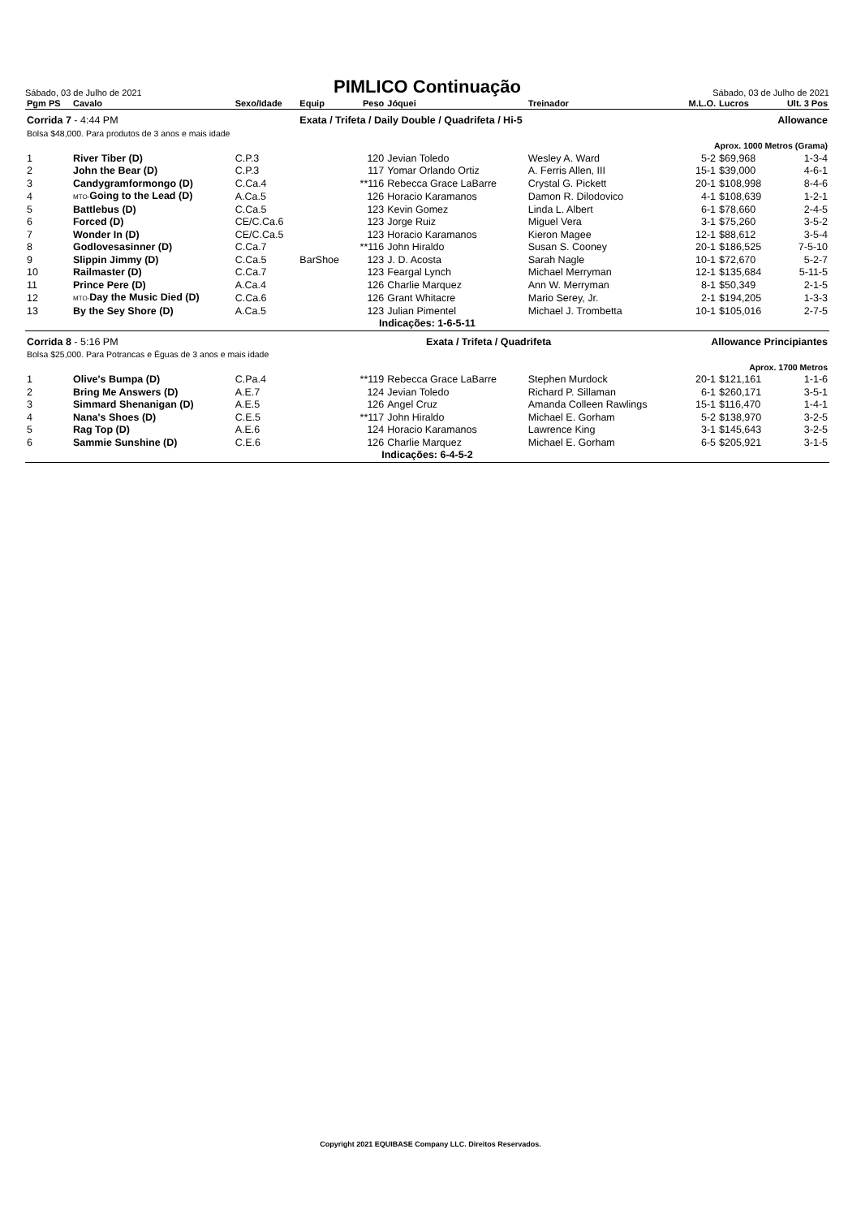Sábado, 03 de Julho de 2021
PIMLICO Continuação
Sábado, 03 de Julho de 2021
| Pgm PS | Cavalo | Sexo/Idade | Equip | Peso | Jóquei | Treinador | M.L.O. | Lucros | Ult. 3 Pos |
| --- | --- | --- | --- | --- | --- | --- | --- | --- | --- |
| Corrida 7 - 4:44 PM | | | Exata / Trifeta / Daily Double / Quadrifeta / Hi-5 | | | | Allowance | | |
| Bolsa $48,000. Para produtos de 3 anos e mais idade | | | | | | | | | |
| Aprox. 1000 Metros (Grama) | | | | | | | | | |
| 1 | River Tiber (D) | C.P.3 | | 120 | Jevian Toledo | Wesley A. Ward | 5-2 | $69,968 | 1-3-4 |
| 2 | John the Bear (D) | C.P.3 | | 117 | Yomar Orlando Ortiz | A. Ferris Allen, III | 15-1 | $39,000 | 4-6-1 |
| 3 | Candygramformongo (D) | C.Ca.4 | | **116 | Rebecca Grace LaBarre | Crystal G. Pickett | 20-1 | $108,998 | 8-4-6 |
| 4 | MTO- Going to the Lead (D) | A.Ca.5 | | 126 | Horacio Karamanos | Damon R. Dilodovico | 4-1 | $108,639 | 1-2-1 |
| 5 | Battlebus (D) | C.Ca.5 | | 123 | Kevin Gomez | Linda L. Albert | 6-1 | $78,660 | 2-4-5 |
| 6 | Forced (D) | CE/C.Ca.6 | | 123 | Jorge Ruiz | Miguel Vera | 3-1 | $75,260 | 3-5-2 |
| 7 | Wonder In (D) | CE/C.Ca.5 | | 123 | Horacio Karamanos | Kieron Magee | 12-1 | $88,612 | 3-5-4 |
| 8 | Godlovesasinner (D) | C.Ca.7 | | **116 | John Hiraldo | Susan S. Cooney | 20-1 | $186,525 | 7-5-10 |
| 9 | Slippin Jimmy (D) | C.Ca.5 | BarShoe | 123 | J. D. Acosta | Sarah Nagle | 10-1 | $72,670 | 5-2-7 |
| 10 | Railmaster (D) | C.Ca.7 | | 123 | Feargal Lynch | Michael Merryman | 12-1 | $135,684 | 5-11-5 |
| 11 | Prince Pere (D) | A.Ca.4 | | 126 | Charlie Marquez | Ann W. Merryman | 8-1 | $50,349 | 2-1-5 |
| 12 | MTO- Day the Music Died (D) | C.Ca.6 | | 126 | Grant Whitacre | Mario Serey, Jr. | 2-1 | $194,205 | 1-3-3 |
| 13 | By the Sey Shore (D) | A.Ca.5 | | 123 | Julian Pimentel | Michael J. Trombetta | 10-1 | $105,016 | 2-7-5 |
| Indicações: 1-6-5-11 | | | | | | | | | |
| Corrida 8 - 5:16 PM | | | Exata / Trifeta / Quadrifeta | | | | Allowance Principiantes | | |
| Bolsa $25,000. Para Potrancas e Éguas de 3 anos e mais idade | | | | | | | | | |
| Aprox. 1700 Metros | | | | | | | | | |
| 1 | Olive's Bumpa (D) | C.Pa.4 | | **119 | Rebecca Grace LaBarre | Stephen Murdock | 20-1 | $121,161 | 1-1-6 |
| 2 | Bring Me Answers (D) | A.E.7 | | 124 | Jevian Toledo | Richard P. Sillaman | 6-1 | $260,171 | 3-5-1 |
| 3 | Simmard Shenanigan (D) | A.E.5 | | 126 | Angel Cruz | Amanda Colleen Rawlings | 15-1 | $116,470 | 1-4-1 |
| 4 | Nana's Shoes (D) | C.E.5 | | **117 | John Hiraldo | Michael E. Gorham | 5-2 | $138,970 | 3-2-5 |
| 5 | Rag Top (D) | A.E.6 | | 124 | Horacio Karamanos | Lawrence King | 3-1 | $145,643 | 3-2-5 |
| 6 | Sammie Sunshine (D) | C.E.6 | | 126 | Charlie Marquez | Michael E. Gorham | 6-5 | $205,921 | 3-1-5 |
| Indicações: 6-4-5-2 | | | | | | | | | |
Copyright 2021 EQUIBASE Company LLC. Direitos Reservados.